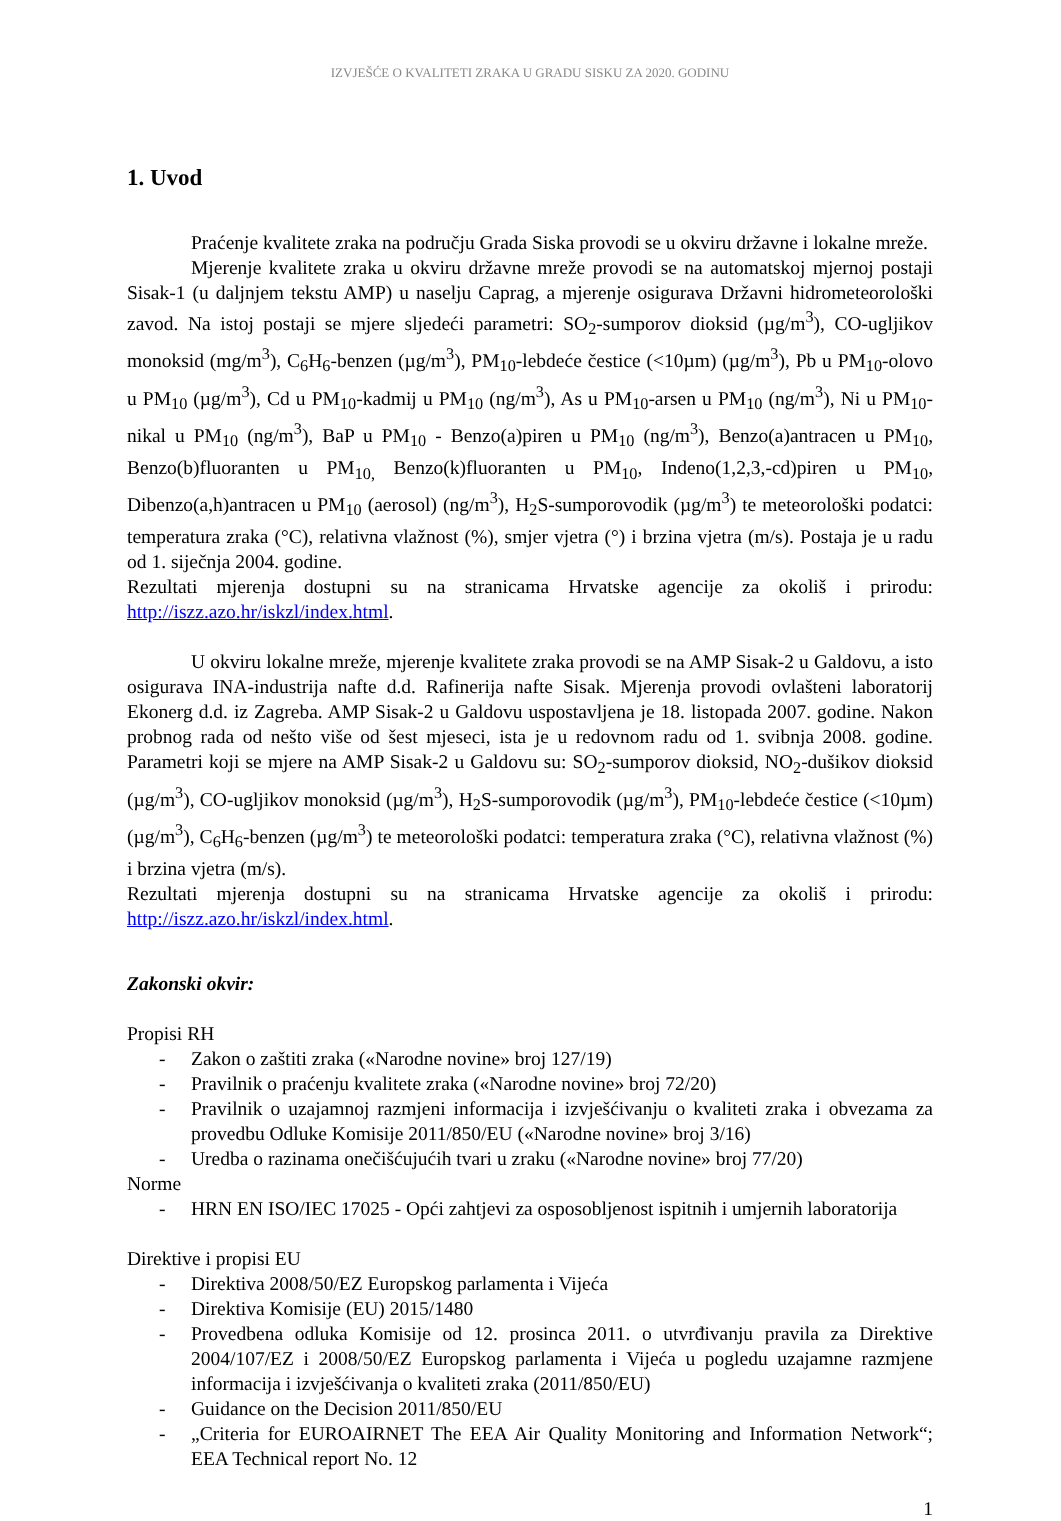IZVJEŠĆE O KVALITETI ZRAKA U GRADU SISKU ZA 2020. GODINU
1. Uvod
Praćenje kvalitete zraka na području Grada Siska provodi se u okviru državne i lokalne mreže.
Mjerenje kvalitete zraka u okviru državne mreže provodi se na automatskoj mjernoj postaji Sisak-1 (u daljnjem tekstu AMP) u naselju Caprag, a mjerenje osigurava Državni hidrometeorološki zavod. Na istoj postaji se mjere sljedeći parametri: SO<sub>2</sub>-sumporov dioksid (µg/m<sup>3</sup>), CO-ugljikov monoksid (mg/m<sup>3</sup>), C<sub>6</sub>H<sub>6</sub>-benzen (µg/m<sup>3</sup>), PM<sub>10</sub>-lebdeće čestice (<10µm) (µg/m<sup>3</sup>), Pb u PM<sub>10</sub>-olovo u PM<sub>10</sub> (µg/m<sup>3</sup>), Cd u PM<sub>10</sub>-kadmij u PM<sub>10</sub> (ng/m<sup>3</sup>), As u PM<sub>10</sub>-arsen u PM<sub>10</sub> (ng/m<sup>3</sup>), Ni u PM<sub>10</sub>-nikal u PM<sub>10</sub> (ng/m<sup>3</sup>), BaP u PM<sub>10</sub> - Benzo(a)piren u PM<sub>10</sub> (ng/m<sup>3</sup>), Benzo(a)antracen u PM<sub>10</sub>, Benzo(b)fluoranten u PM<sub>10,</sub> Benzo(k)fluoranten u PM<sub>10</sub>, Indeno(1,2,3,-cd)piren u PM<sub>10</sub>, Dibenzo(a,h)antracen u PM<sub>10</sub> (aerosol) (ng/m<sup>3</sup>), H<sub>2</sub>S-sumporovodik (µg/m<sup>3</sup>) te meteorološki podatci: temperatura zraka (°C), relativna vlažnost (%), smjer vjetra (°) i brzina vjetra (m/s). Postaja je u radu od 1. siječnja 2004. godine.
Rezultati mjerenja dostupni su na stranicama Hrvatske agencije za okoliš i prirodu: http://iszz.azo.hr/iskzl/index.html.
U okviru lokalne mreže, mjerenje kvalitete zraka provodi se na AMP Sisak-2 u Galdovu, a isto osigurava INA-industrija nafte d.d. Rafinerija nafte Sisak. Mjerenja provodi ovlašteni laboratorij Ekonerg d.d. iz Zagreba. AMP Sisak-2 u Galdovu uspostavljena je 18. listopada 2007. godine. Nakon probnog rada od nešto više od šest mjeseci, ista je u redovnom radu od 1. svibnja 2008. godine. Parametri koji se mjere na AMP Sisak-2 u Galdovu su: SO<sub>2</sub>-sumporov dioksid, NO<sub>2</sub>-dušikov dioksid (µg/m<sup>3</sup>), CO-ugljikov monoksid (µg/m<sup>3</sup>), H<sub>2</sub>S-sumporovodik (µg/m<sup>3</sup>), PM<sub>10</sub>-lebdeće čestice (<10µm) (µg/m<sup>3</sup>), C<sub>6</sub>H<sub>6</sub>-benzen (µg/m<sup>3</sup>) te meteorološki podatci: temperatura zraka (°C), relativna vlažnost (%) i brzina vjetra (m/s).
Rezultati mjerenja dostupni su na stranicama Hrvatske agencije za okoliš i prirodu: http://iszz.azo.hr/iskzl/index.html.
Zakonski okvir:
Propisi RH
- Zakon o zaštiti zraka («Narodne novine» broj 127/19)
- Pravilnik o praćenju kvalitete zraka («Narodne novine» broj 72/20)
- Pravilnik o uzajamnoj razmjeni informacija i izvješćivanju o kvaliteti zraka i obvezama za provedbu Odluke Komisije 2011/850/EU («Narodne novine» broj 3/16)
- Uredba o razinama onečišćujućih tvari u zraku («Narodne novine» broj 77/20)
Norme
- HRN EN ISO/IEC 17025 - Opći zahtjevi za osposobljenost ispitnih i umjernih laboratorija
Direktive i propisi EU
- Direktiva 2008/50/EZ Europskog parlamenta i Vijeća
- Direktiva Komisije (EU) 2015/1480
- Provedbena odluka Komisije od 12. prosinca 2011. o utvrđivanju pravila za Direktive 2004/107/EZ i 2008/50/EZ Europskog parlamenta i Vijeća u pogledu uzajamne razmjene informacija i izvješćivanja o kvaliteti zraka (2011/850/EU)
- Guidance on the Decision 2011/850/EU
- „Criteria for EUROAIRNET The EEA Air Quality Monitoring and Information Network“; EEA Technical report No. 12
1